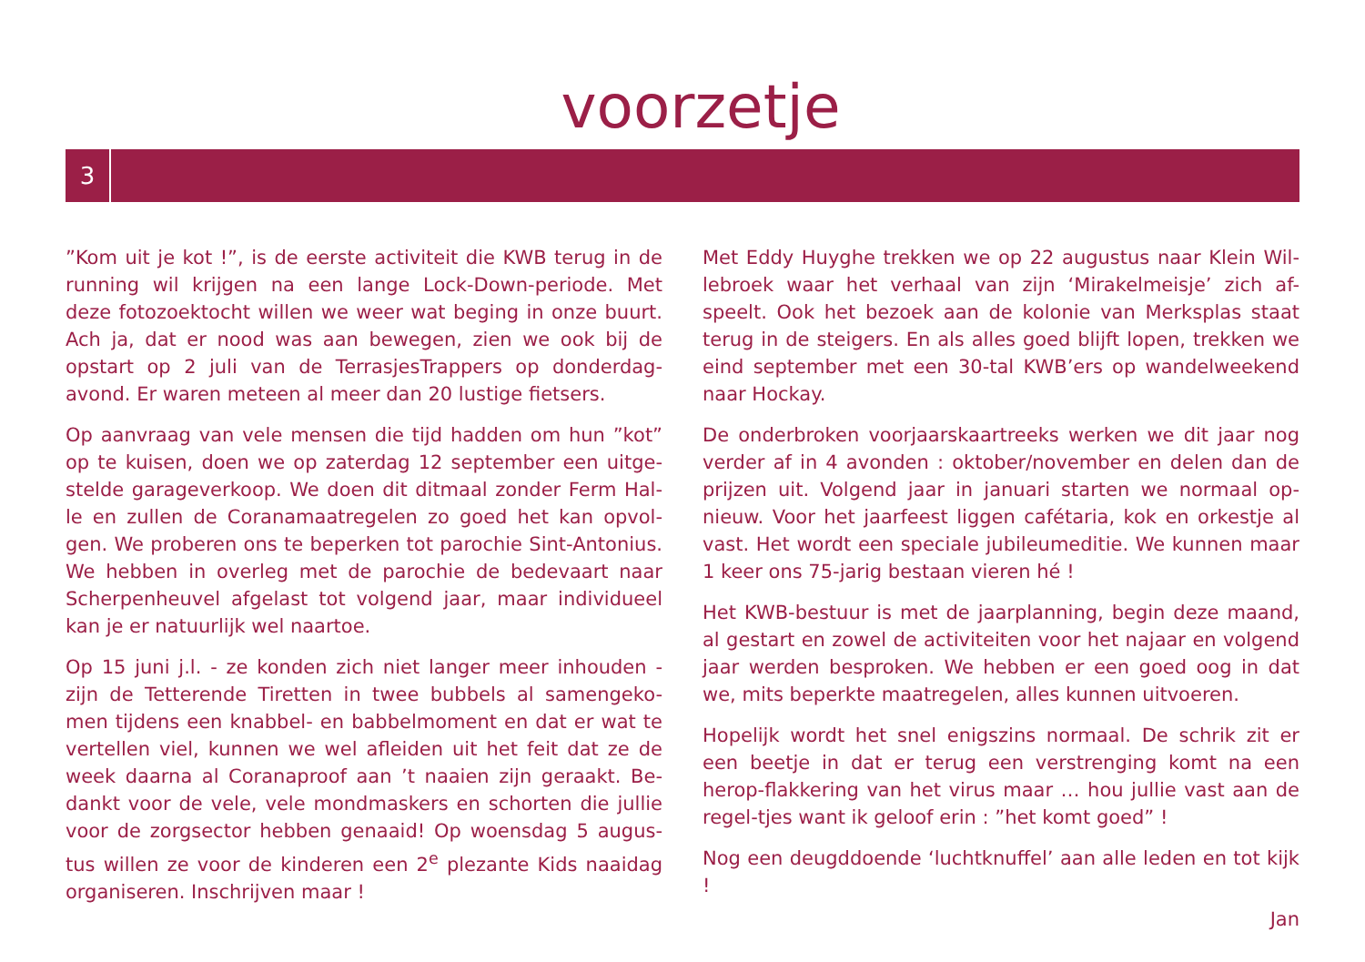voorzetje
3
”Kom uit je kot !”, is de eerste activiteit die KWB terug in de running wil krijgen na een lange Lock-Down-periode. Met deze fotozoektocht willen we weer wat beging in onze buurt. Ach ja, dat er nood was aan bewegen, zien we ook bij de opstart op 2 juli van de TerrasjesTrappers op donderdag-avond. Er waren meteen al meer dan 20 lustige fietsers.
Op aanvraag van vele mensen die tijd hadden om hun ”kot” op te kuisen, doen we op zaterdag 12 september een uitge-stelde garageverkoop. We doen dit ditmaal zonder Ferm Hal-le en zullen de Coranamaatregelen zo goed het kan opvol-gen. We proberen ons te beperken tot parochie Sint-Antonius. We hebben in overleg met de parochie de bedevaart naar Scherpenheuvel afgelast tot volgend jaar, maar individueel kan je er natuurlijk wel naartoe.
Op 15 juni j.l. - ze konden zich niet langer meer inhouden - zijn de Tetterende Tiretten in twee bubbels al samengeko-men tijdens een knabbel- en babbelmoment en dat er wat te vertellen viel, kunnen we wel afleiden uit het feit dat ze de week daarna al Coranaproof aan ’t naaien zijn geraakt. Be-dankt voor de vele, vele mondmaskers en schorten die jullie voor de zorgsector hebben genaaid! Op woensdag 5 augus-tus willen ze voor de kinderen een 2<sup>e</sup> plezante Kids naaidag organiseren. Inschrijven maar !
Met Eddy Huyghe trekken we op 22 augustus naar Klein Wil-lebroek waar het verhaal van zijn ‘Mirakelmeisje’ zich af-speelt. Ook het bezoek aan de kolonie van Merksplas staat terug in de steigers. En als alles goed blijft lopen, trekken we eind september met een 30-tal KWB’ers op wandelweekend naar Hockay.
De onderbroken voorjaarskaartreeks werken we dit jaar nog verder af in 4 avonden : oktober/november en delen dan de prijzen uit. Volgend jaar in januari starten we normaal op-nieuw. Voor het jaarfeest liggen cafétaria, kok en orkestje al vast. Het wordt een speciale jubileumeditie. We kunnen maar 1 keer ons 75-jarig bestaan vieren hé !
Het KWB-bestuur is met de jaarplanning, begin deze maand, al gestart en zowel de activiteiten voor het najaar en volgend jaar werden besproken. We hebben er een goed oog in dat we, mits beperkte maatregelen, alles kunnen uitvoeren.
Hopelijk wordt het snel enigszins normaal. De schrik zit er een beetje in dat er terug een verstrenging komt na een herop-flakkering van het virus maar … hou jullie vast aan de regel-tjes want ik geloof erin : ”het komt goed” !
Nog een deugddoende ‘luchtknuffel’ aan alle leden en tot kijk !
Jan